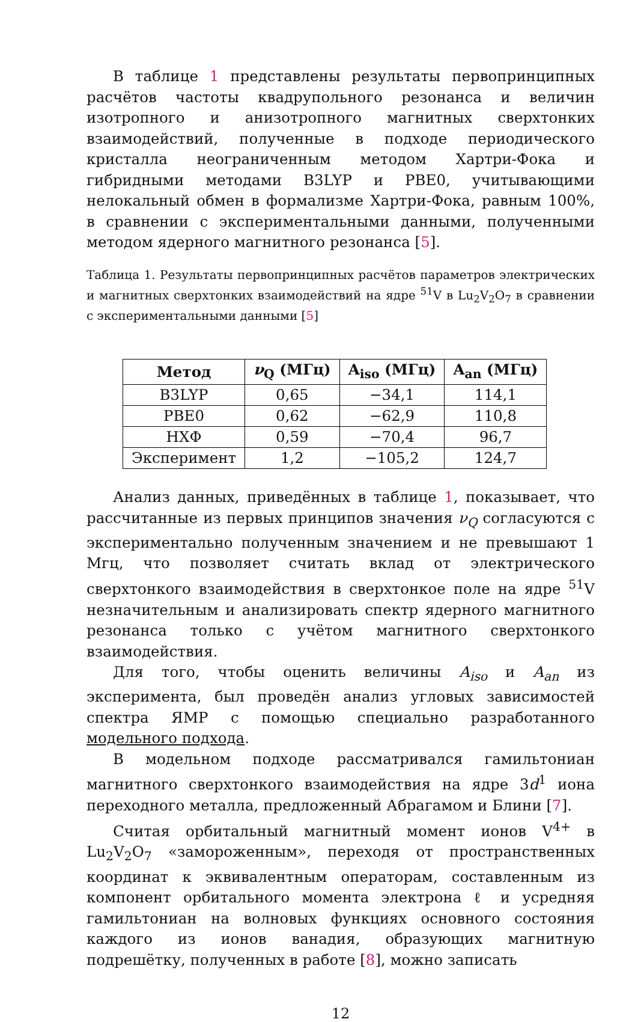В таблице 1 представлены результаты первопринципных расчётов частоты квадрупольного резонанса и величин изотропного и анизотропного магнитных сверхтонких взаимодействий, полученные в подходе периодического кристалла неограниченным методом Хартри-Фока и гибридными методами B3LYP и PBE0, учитывающими нелокальный обмен в формализме Хартри-Фока, равным 100%, в сравнении с экспериментальными данными, полученными методом ядерного магнитного резонанса [5].
Таблица 1. Результаты первопринципных расчётов параметров электрических и магнитных сверхтонких взаимодействий на ядре <sup>51</sup>V в Lu<sub>2</sub>V<sub>2</sub>O<sub>7</sub> в сравнении с экспериментальными данными [5]
| Метод | ν<sub>Q</sub> (МГц) | A<sub>iso</sub> (МГц) | A<sub>an</sub> (МГц) |
| --- | --- | --- | --- |
| B3LYP | 0,65 | −34,1 | 114,1 |
| PBE0 | 0,62 | −62,9 | 110,8 |
| HXΦ | 0,59 | −70,4 | 96,7 |
| Эксперимент | 1,2 | −105,2 | 124,7 |
Анализ данных, приведённых в таблице 1, показывает, что рассчитанные из первых принципов значения ν<sub>Q</sub> согласуются с экспериментально полученным значением и не превышают 1 Мгц, что позволяет считать вклад от электрического сверхтонкого взаимодействия в сверхтонкое поле на ядре <sup>51</sup>V незначительным и анализировать спектр ядерного магнитного резонанса только с учётом магнитного сверхтонкого взаимодействия.
Для того, чтобы оценить величины A<sub>iso</sub> и A<sub>an</sub> из эксперимента, был проведён анализ угловых зависимостей спектра ЯМР с помощью специально разработанного модельного подхода.
В модельном подходе рассматривался гамильтониан магнитного сверхтонкого взаимодействия на ядре 3d<sup>1</sup> иона переходного металла, предложенный Абрагамом и Блини [7].
Считая орбитальный магнитный момент ионов V<sup>4+</sup> в Lu<sub>2</sub>V<sub>2</sub>O<sub>7</sub> «замороженным», переходя от пространственных координат к эквивалентным операторам, составленным из компонент орбитального момента электрона ℓ и усредняя гамильтониан на волновых функциях основного состояния каждого из ионов ванадия, образующих магнитную подрешётку, полученных в работе [8], можно записать
12